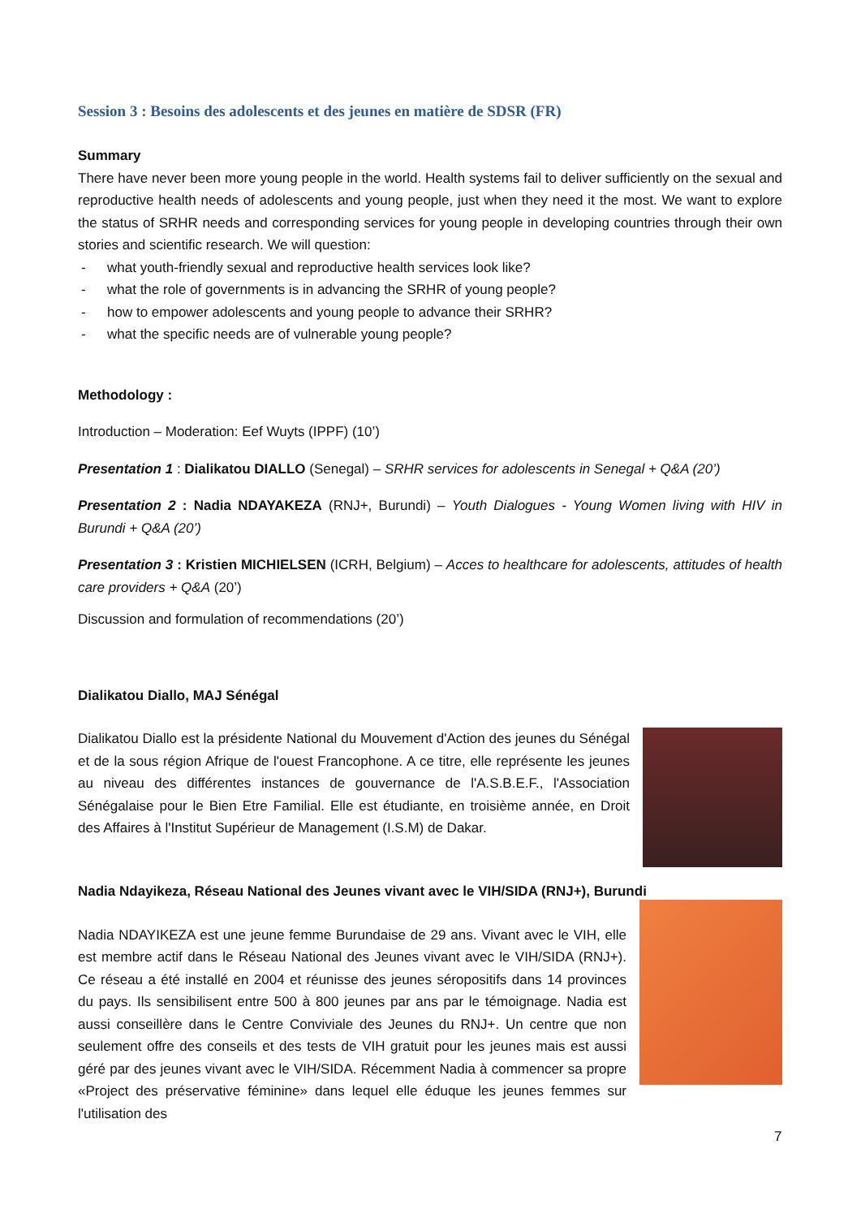Session 3 : Besoins des adolescents et des jeunes en matière de SDSR (FR)
Summary
There have never been more young people in the world. Health systems fail to deliver sufficiently on the sexual and reproductive health needs of adolescents and young people, just when they need it the most. We want to explore the status of SRHR needs and corresponding services for young people in developing countries through their own stories and scientific research. We will question:
- what youth-friendly sexual and reproductive health services look like?
- what the role of governments is in advancing the SRHR of young people?
- how to empower adolescents and young people to advance their SRHR?
- what the specific needs are of vulnerable young people?
Methodology :
Introduction – Moderation: Eef Wuyts (IPPF) (10’)
Presentation 1 : Dialikatou DIALLO (Senegal) – SRHR services for adolescents in Senegal + Q&A (20’)
Presentation 2 : Nadia NDAYAKEZA (RNJ+, Burundi) – Youth Dialogues - Young Women living with HIV in Burundi + Q&A (20’)
Presentation 3 : Kristien MICHIELSEN (ICRH, Belgium) – Acces to healthcare for adolescents, attitudes of health care providers + Q&A (20’)
Discussion and formulation of recommendations (20’)
Dialikatou Diallo, MAJ Sénégal
Dialikatou Diallo est la présidente National du Mouvement d'Action des jeunes du Sénégal et de la sous région Afrique de l'ouest Francophone. A ce titre, elle représente les jeunes au niveau des différentes instances de gouvernance de l'A.S.B.E.F., l'Association Sénégalaise pour le Bien Etre Familial. Elle est étudiante, en troisième année, en Droit des Affaires à l'Institut Supérieur de Management (I.S.M) de Dakar.
Nadia Ndayikeza, Réseau National des Jeunes vivant avec le VIH/SIDA (RNJ+), Burundi
Nadia NDAYIKEZA est une jeune femme Burundaise de 29 ans. Vivant avec le VIH, elle est membre actif dans le Réseau National des Jeunes vivant avec le VIH/SIDA (RNJ+). Ce réseau a été installé en 2004 et réunisse des jeunes séropositifs dans 14 provinces du pays. Ils sensibilisent entre 500 à 800 jeunes par ans par le témoignage. Nadia est aussi conseillère dans le Centre Conviviale des Jeunes du RNJ+. Un centre que non seulement offre des conseils et des tests de VIH gratuit pour les jeunes mais est aussi géré par des jeunes vivant avec le VIH/SIDA. Récemment Nadia à commencer sa propre «Project des préservative féminine» dans lequel elle éduque les jeunes femmes sur l'utilisation des
7